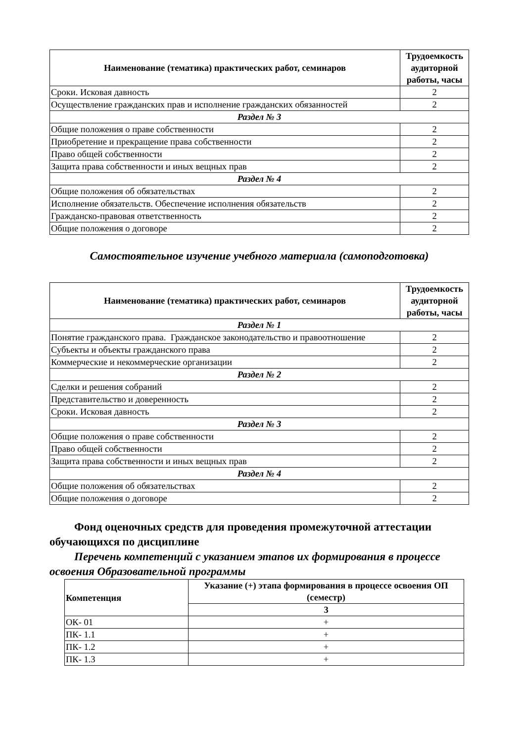| Наименование (тематика) практических работ, семинаров | Трудоемкость аудиторной работы, часы |
| --- | --- |
| Сроки. Исковая давность | 2 |
| Осуществление гражданских прав и исполнение гражданских обязанностей | 2 |
| Раздел № 3 | |
| Общие положения о праве собственности | 2 |
| Приобретение и прекращение права собственности | 2 |
| Право общей собственности | 2 |
| Защита права собственности и иных вещных прав | 2 |
| Раздел № 4 | |
| Общие положения об обязательствах | 2 |
| Исполнение обязательств. Обеспечение исполнения обязательств | 2 |
| Гражданско-правовая ответственность | 2 |
| Общие положения о договоре | 2 |
Самостоятельное изучение учебного материала (самоподготовка)
| Наименование (тематика) практических работ, семинаров | Трудоемкость аудиторной работы, часы |
| --- | --- |
| Раздел № 1 | |
| Понятие гражданского права. Гражданское законодательство и правоотношение | 2 |
| Субъекты и объекты гражданского права | 2 |
| Коммерческие и некоммерческие организации | 2 |
| Раздел № 2 | |
| Сделки и решения собраний | 2 |
| Представительство и доверенность | 2 |
| Сроки. Исковая давность | 2 |
| Раздел № 3 | |
| Общие положения о праве собственности | 2 |
| Право общей собственности | 2 |
| Защита права собственности и иных вещных прав | 2 |
| Раздел № 4 | |
| Общие положения об обязательствах | 2 |
| Общие положения о договоре | 2 |
Фонд оценочных средств для проведения промежуточной аттестации обучающихся по дисциплине
Перечень компетенций с указанием этапов их формирования в процессе освоения Образовательной программы
| Компетенция | Указание (+) этапа формирования в процессе освоения ОП (семестр) |
| --- | --- |
| | 3 |
| ОК- 01 | + |
| ПК- 1.1 | + |
| ПК- 1.2 | + |
| ПК- 1.3 | + |